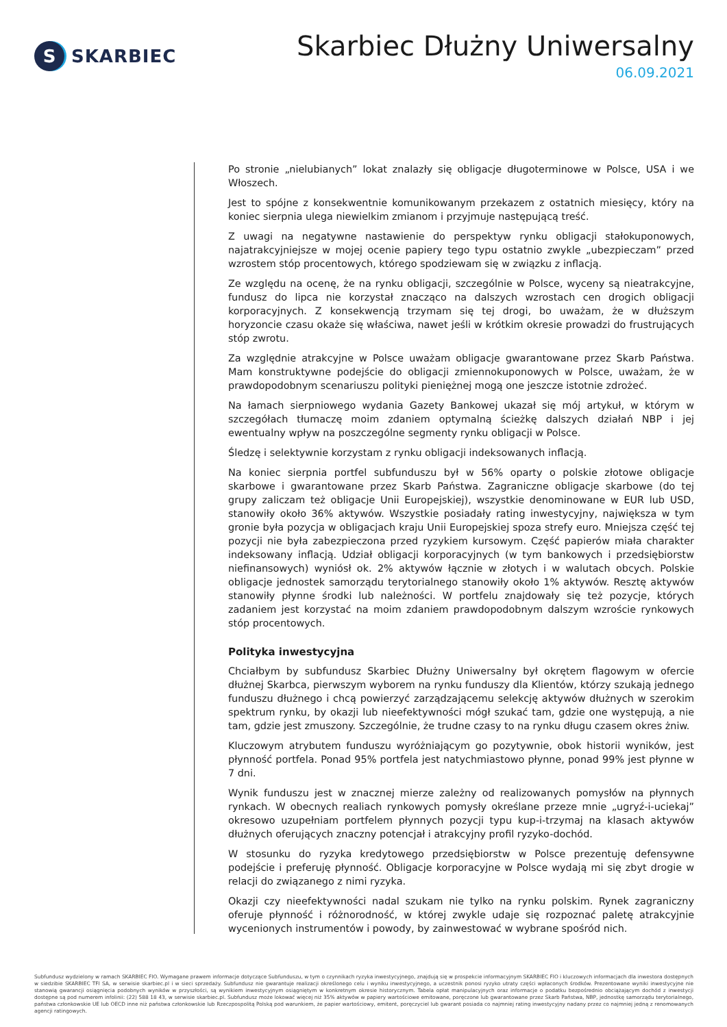S
SKARBIEC
Skarbiec Dłużny Uniwersalny
06.09.2021
Po stronie „nielubianych” lokat znalazły się obligacje długoterminowe w Polsce, USA i we Włoszech.
Jest to spójne z konsekwentnie komunikowanym przekazem z ostatnich miesięcy, który na koniec sierpnia ulega niewielkim zmianom i przyjmuje następującą treść.
Z uwagi na negatywne nastawienie do perspektyw rynku obligacji stałokuponowych, najatrakcyjniejsze w mojej ocenie papiery tego typu ostatnio zwykle „ubezpieczam” przed wzrostem stóp procentowych, którego spodziewam się w związku z inflacją.
Ze względu na ocenę, że na rynku obligacji, szczególnie w Polsce, wyceny są nieatrakcyjne, fundusz do lipca nie korzystał znacząco na dalszych wzrostach cen drogich obligacji korporacyjnych. Z konsekwencją trzymam się tej drogi, bo uważam, że w dłuższym horyzoncie czasu okaże się właściwa, nawet jeśli w krótkim okresie prowadzi do frustrujących stóp zwrotu.
Za względnie atrakcyjne w Polsce uważam obligacje gwarantowane przez Skarb Państwa. Mam konstruktywne podejście do obligacji zmiennokuponowych w Polsce, uważam, że w prawdopodobnym scenariuszu polityki pieniężnej mogą one jeszcze istotnie zdrożeć.
Na łamach sierpniowego wydania Gazety Bankowej ukazał się mój artykuł, w którym w szczegółach tłumaczę moim zdaniem optymalną ścieżkę dalszych działań NBP i jej ewentualny wpływ na poszczególne segmenty rynku obligacji w Polsce.
Śledzę i selektywnie korzystam z rynku obligacji indeksowanych inflacją.
Na koniec sierpnia portfel subfunduszu był w 56% oparty o polskie złotowe obligacje skarbowe i gwarantowane przez Skarb Państwa. Zagraniczne obligacje skarbowe (do tej grupy zaliczam też obligacje Unii Europejskiej), wszystkie denominowane w EUR lub USD, stanowiły około 36% aktywów. Wszystkie posiadały rating inwestycyjny, największa w tym gronie była pozycja w obligacjach kraju Unii Europejskiej spoza strefy euro. Mniejsza część tej pozycji nie była zabezpieczona przed ryzykiem kursowym. Część papierów miała charakter indeksowany inflacją. Udział obligacji korporacyjnych (w tym bankowych i przedsiębiorstw niefinansowych) wyniósł ok. 2% aktywów łącznie w złotych i w walutach obcych. Polskie obligacje jednostek samorządu terytorialnego stanowiły około 1% aktywów. Resztę aktywów stanowiły płynne środki lub należności. W portfelu znajdowały się też pozycje, których zadaniem jest korzystać na moim zdaniem prawdopodobnym dalszym wzroście rynkowych stóp procentowych.
Polityka inwestycyjna
Chciałbym by subfundusz Skarbiec Dłużny Uniwersalny był okrętem flagowym w ofercie dłużnej Skarbca, pierwszym wyborem na rynku funduszy dla Klientów, którzy szukają jednego funduszu dłużnego i chcą powierzyć zarządzającemu selekcję aktywów dłużnych w szerokim spektrum rynku, by okazji lub nieefektywności mógł szukać tam, gdzie one występują, a nie tam, gdzie jest zmuszony. Szczególnie, że trudne czasy to na rynku długu czasem okres żniw.
Kluczowym atrybutem funduszu wyróżniającym go pozytywnie, obok historii wyników, jest płynność portfela. Ponad 95% portfela jest natychmiastowo płynne, ponad 99% jest płynne w 7 dni.
Wynik funduszu jest w znacznej mierze zależny od realizowanych pomysłów na płynnych rynkach. W obecnych realiach rynkowych pomysły określane przeze mnie „ugryź-i-uciekaj” okresowo uzupełniam portfelem płynnych pozycji typu kup-i-trzymaj na klasach aktywów dłużnych oferujących znaczny potencjał i atrakcyjny profil ryzyko-dochód.
W stosunku do ryzyka kredytowego przedsiębiorstw w Polsce prezentuję defensywne podejście i preferuję płynność. Obligacje korporacyjne w Polsce wydają mi się zbyt drogie w relacji do związanego z nimi ryzyka.
Okazji czy nieefektywności nadal szukam nie tylko na rynku polskim. Rynek zagraniczny oferuje płynność i różnorodność, w której zwykle udaje się rozpoznać paletę atrakcyjnie wycenionych instrumentów i powody, by zainwestować w wybrane spośród nich.
Subfundusz wydzielony w ramach SKARBIEC FIO. Wymagane prawem informacje dotyczące Subfunduszu, w tym o czynnikach ryzyka inwestycyjnego, znajdują się w prospekcie informacyjnym SKARBIEC FIO i kluczowych informacjach dla inwestora dostępnych w siedzibie SKARBIEC TFI SA, w serwisie skarbiec.pl i w sieci sprzedaży. Subfundusz nie gwarantuje realizacji określonego celu i wyniku inwestycyjnego, a uczestnik ponosi ryzyko utraty części wpłaconych środków. Prezentowane wyniki inwestycyjne nie stanowią gwarancji osiągnięcia podobnych wyników w przyszłości, są wynikiem inwestycyjnym osiągniętym w konkretnym okresie historycznym. Tabela opłat manipulacyjnych oraz informacje o podatku bezpośrednio obciążającym dochód z inwestycji dostępne są pod numerem infolinii: (22) 588 18 43, w serwisie skarbiec.pl. Subfundusz może lokować więcej niż 35% aktywów w papiery wartościowe emitowane, poręczone lub gwarantowane przez Skarb Państwa, NBP, jednostkę samorządu terytorialnego, państwa członkowskie UE lub OECD inne niż państwa członkowskie lub Rzeczpospolitą Polską pod warunkiem, że papier wartościowy, emitent, poręczyciel lub gwarant posiada co najmniej rating inwestycyjny nadany przez co najmniej jedną z renomowanych agencji ratingowych.